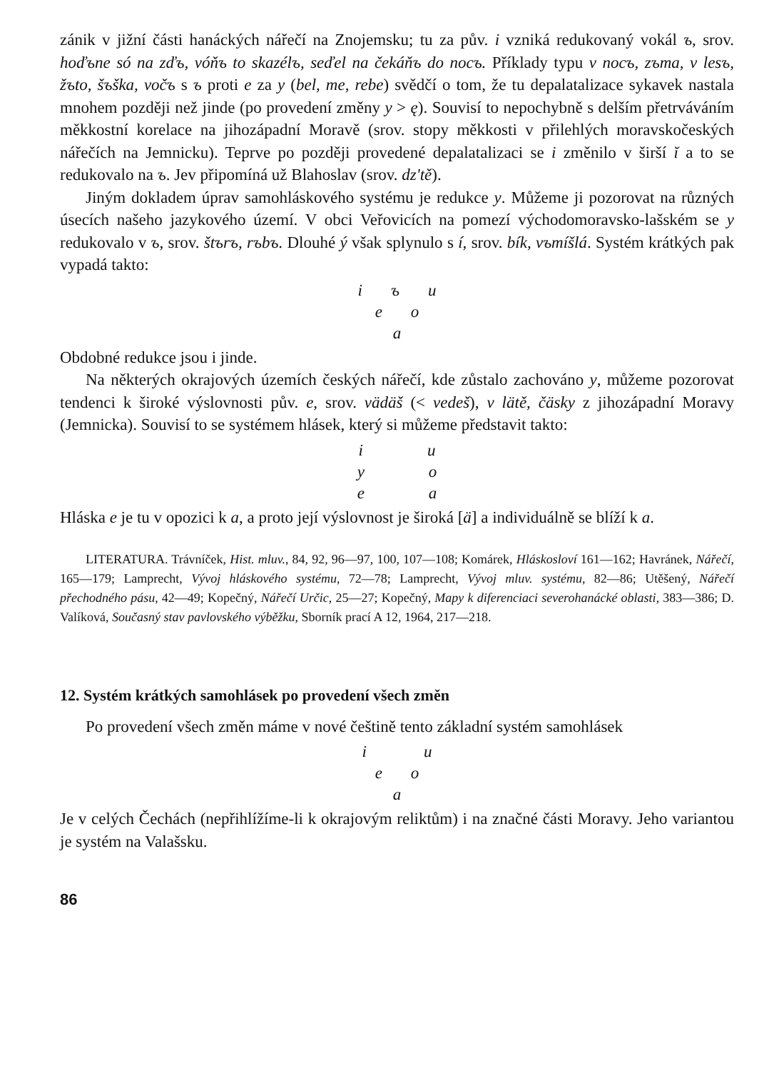zánik v jižní části hanáckých nářečí na Znojemsku; tu za pův. i vzniká redukovaný vokál ъ, srov. hoďъne só na zďъ, vóňъ to skazélъ, seďel na čekáňъ do nocъ. Příklady typu v nocъ, zъma, v lesъ, žъto, šъška, vočъ s ъ proti e za y (bel, me, rebe) svědčí o tom, že tu depalatalizace sykavek nastala mnohem později než jinde (po provedení změny y > ę). Souvisí to nepochybně s delším přetrváváním měkkostní korelace na jihozápadní Moravě (srov. stopy měkkosti v přilehlých moravskočeských nářečích na Jemnicku). Teprve po později provedené depalatalizaci se i změnilo v širší ĭ a to se redukovalo na ъ. Jev připomíná už Blahoslav (srov. dz'tě).
Jiným dokladem úprav samohláskového systému je redukce y. Můžeme ji pozorovat na různých úsecích našeho jazykového území. V obci Veřovicích na pomezí východomoravsko-lašském se y redukovalo v ъ, srov. štъrъ, rъbъ. Dlouhé ý však splynulo s í, srov. bík, vъmíšlá. Systém krátkých pak vypadá takto:
i ъ u
e o
a
Obdobné redukce jsou i jinde.
Na některých okrajových územích českých nářečí, kde zůstalo zachováno y, můžeme pozorovat tendenci k široké výslovnosti pův. e, srov. vädäš (< vedeš), v lätě, čäsky z jihozápadní Moravy (Jemnicka). Souvisí to se systémem hlásek, který si můžeme představit takto:
i u
y o
e a
Hláska e je tu v opozici k a, a proto její výslovnost je široká [ä] a individuálně se blíží k a.
LITERATURA. Trávníček, Hist. mluv., 84, 92, 96—97, 100, 107—108; Komárek, Hláskosloví 161—162; Havránek, Nářečí, 165—179; Lamprecht, Vývoj hláskového systému, 72—78; Lamprecht, Vývoj mluv. systému, 82—86; Utěšený, Nářečí přechodného pásu, 42—49; Kopečný, Nářečí Určic, 25—27; Kopečný, Mapy k diferenciaci severohanácké oblasti, 383—386; D. Valíková, Současný stav pavlovského výběžku, Sborník prací A 12, 1964, 217—218.
12. Systém krátkých samohlásek po provedení všech změn
Po provedení všech změn máme v nové češtině tento základní systém samohlásek
i u
e o
a
Je v celých Čechách (nepřihlížíme-li k okrajovým reliktům) i na značné části Moravy. Jeho variantou je systém na Valašsku.
86